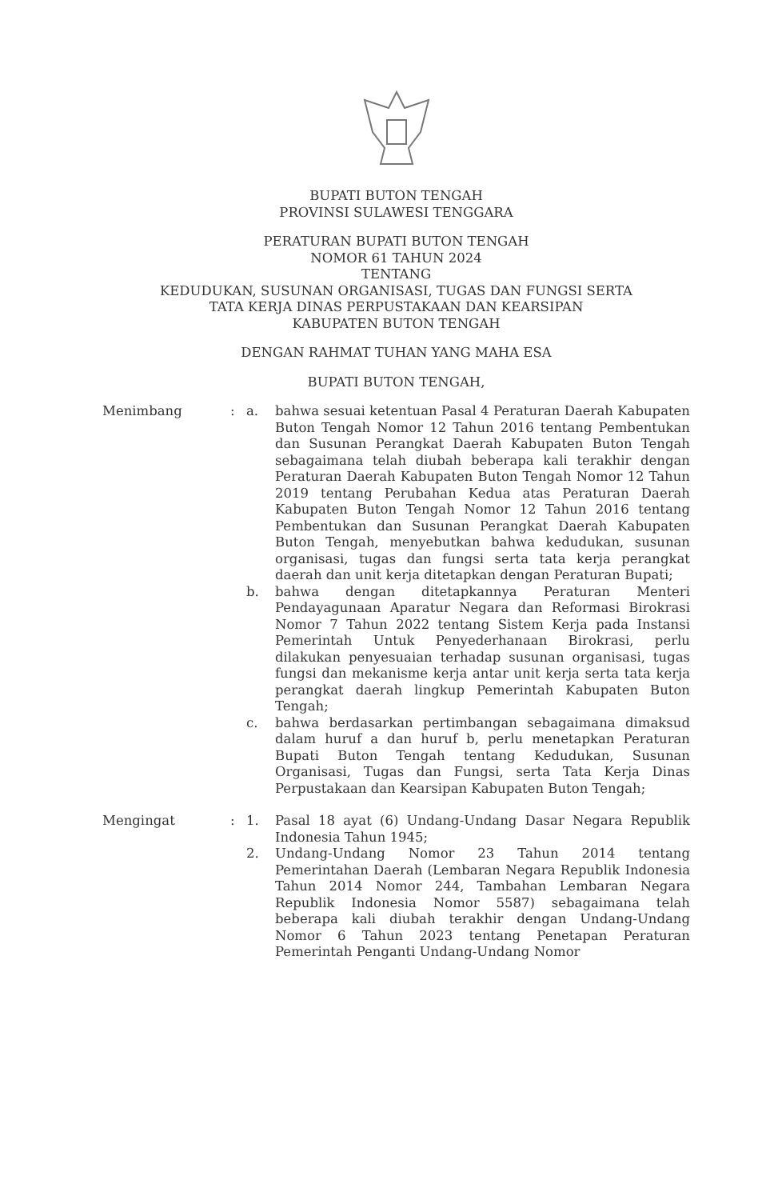BUPATI BUTON TENGAH
PROVINSI SULAWESI TENGGARA
PERATURAN BUPATI BUTON TENGAH
NOMOR 61 TAHUN 2024
TENTANG
KEDUDUKAN, SUSUNAN ORGANISASI, TUGAS DAN FUNGSI SERTA
TATA KERJA DINAS PERPUSTAKAAN DAN KEARSIPAN
KABUPATEN BUTON TENGAH
DENGAN RAHMAT TUHAN YANG MAHA ESA
BUPATI BUTON TENGAH,
Menimbang : a. bahwa sesuai ketentuan Pasal 4 Peraturan Daerah Kabupaten Buton Tengah Nomor 12 Tahun 2016 tentang Pembentukan dan Susunan Perangkat Daerah Kabupaten Buton Tengah sebagaimana telah diubah beberapa kali terakhir dengan Peraturan Daerah Kabupaten Buton Tengah Nomor 12 Tahun 2019 tentang Perubahan Kedua atas Peraturan Daerah Kabupaten Buton Tengah Nomor 12 Tahun 2016 tentang Pembentukan dan Susunan Perangkat Daerah Kabupaten Buton Tengah, menyebutkan bahwa kedudukan, susunan organisasi, tugas dan fungsi serta tata kerja perangkat daerah dan unit kerja ditetapkan dengan Peraturan Bupati;
b. bahwa dengan ditetapkannya Peraturan Menteri Pendayagunaan Aparatur Negara dan Reformasi Birokrasi Nomor 7 Tahun 2022 tentang Sistem Kerja pada Instansi Pemerintah Untuk Penyederhanaan Birokrasi, perlu dilakukan penyesuaian terhadap susunan organisasi, tugas fungsi dan mekanisme kerja antar unit kerja serta tata kerja perangkat daerah lingkup Pemerintah Kabupaten Buton Tengah;
c. bahwa berdasarkan pertimbangan sebagaimana dimaksud dalam huruf a dan huruf b, perlu menetapkan Peraturan Bupati Buton Tengah tentang Kedudukan, Susunan Organisasi, Tugas dan Fungsi, serta Tata Kerja Dinas Perpustakaan dan Kearsipan Kabupaten Buton Tengah;
Mengingat : 1. Pasal 18 ayat (6) Undang-Undang Dasar Negara Republik Indonesia Tahun 1945;
2. Undang-Undang Nomor 23 Tahun 2014 tentang Pemerintahan Daerah (Lembaran Negara Republik Indonesia Tahun 2014 Nomor 244, Tambahan Lembaran Negara Republik Indonesia Nomor 5587) sebagaimana telah beberapa kali diubah terakhir dengan Undang-Undang Nomor 6 Tahun 2023 tentang Penetapan Peraturan Pemerintah Penganti Undang-Undang Nomor